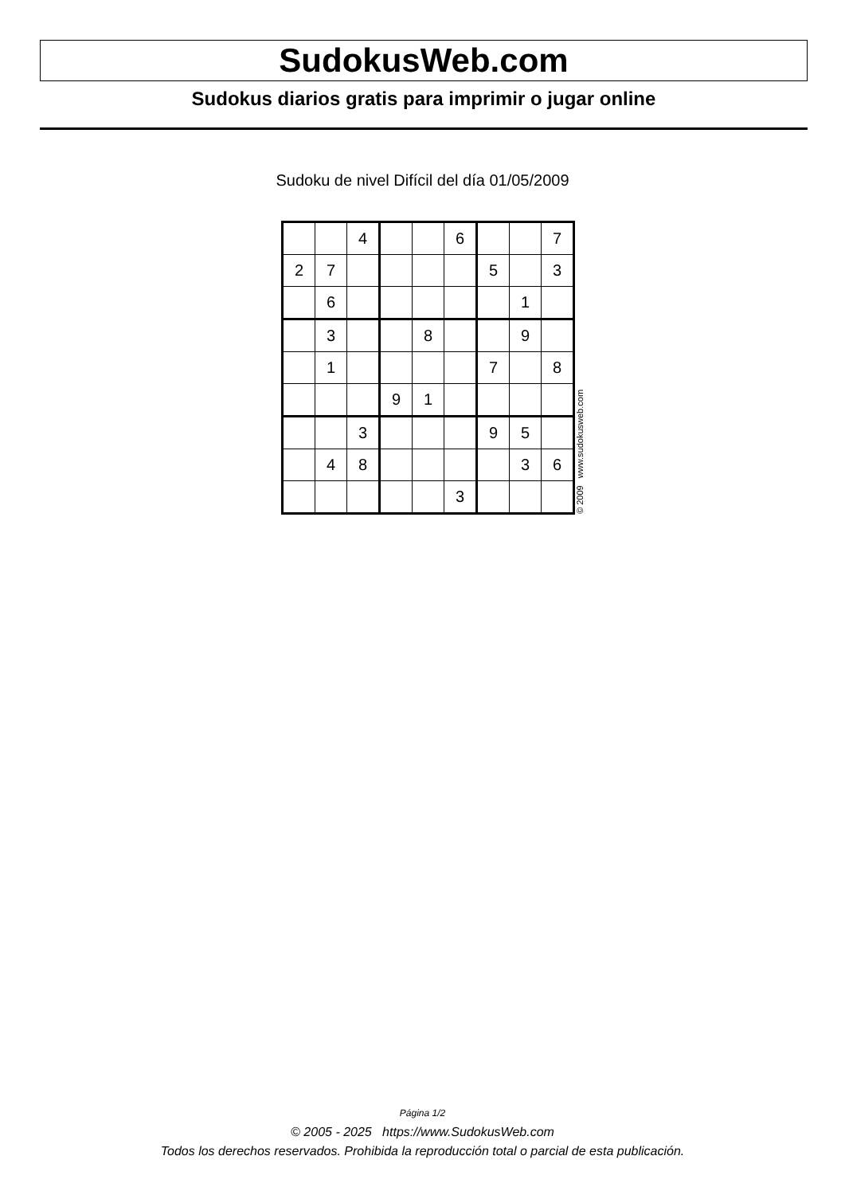SudokusWeb.com
Sudokus diarios gratis para imprimir o jugar online
Sudoku de nivel Difícil del día 01/05/2009
| | | 4 | | | 6 | | | 7 |
| 2 | 7 | | | | | 5 | | 3 |
| | 6 | | | | | | 1 | |
| | 3 | | | 8 | | | 9 | |
| | 1 | | | | | 7 | | 8 |
| | | | 9 | 1 | | | | |
| | | 3 | | | | 9 | 5 | |
| | 4 | 8 | | | | | 3 | 6 |
| | | | | | 3 | | | |
© 2009 www.sudokusweb.com
Página 1/2
© 2005 - 2025 https://www.SudokusWeb.com
Todos los derechos reservados. Prohibida la reproducción total o parcial de esta publicación.